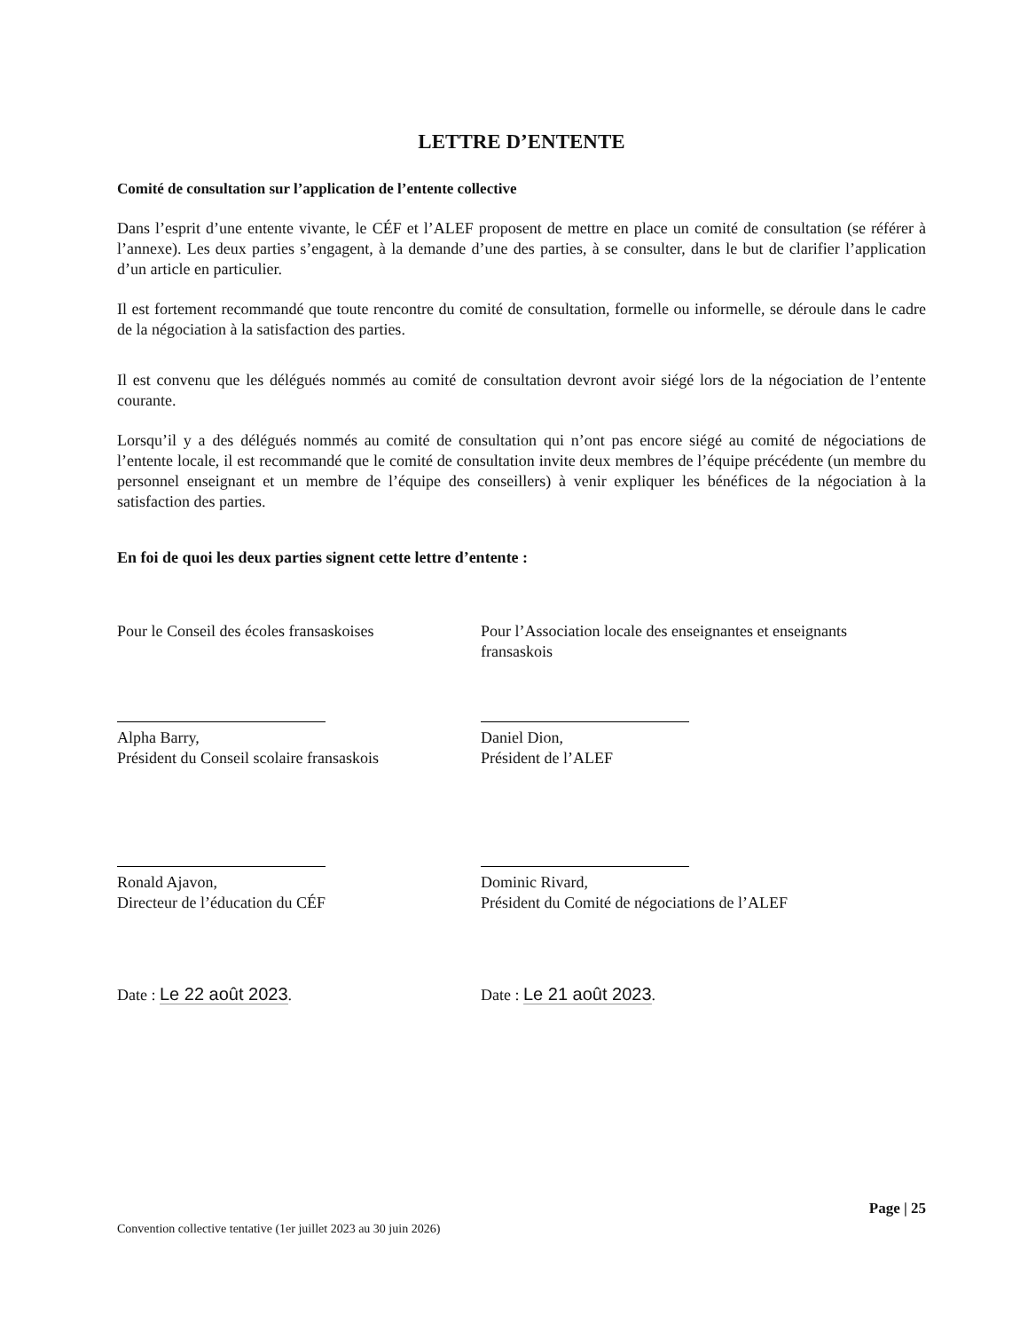LETTRE D’ENTENTE
Comité de consultation sur l’application de l’entente collective
Dans l’esprit d’une entente vivante, le CÉF et l’ALEF proposent de mettre en place un comité de consultation (se référer à l’annexe). Les deux parties s’engagent, à la demande d’une des parties, à se consulter, dans le but de clarifier l’application d’un article en particulier.
Il est fortement recommandé que toute rencontre du comité de consultation, formelle ou informelle, se déroule dans le cadre de la négociation à la satisfaction des parties.
Il est convenu que les délégués nommés au comité de consultation devront avoir siégé lors de la négociation de l’entente courante.
Lorsqu’il y a des délégués nommés au comité de consultation qui n’ont pas encore siégé au comité de négociations de l’entente locale, il est recommandé que le comité de consultation invite deux membres de l’équipe précédente (un membre du personnel enseignant et un membre de l’équipe des conseillers) à venir expliquer les bénéfices de la négociation à la satisfaction des parties.
En foi de quoi les deux parties signent cette lettre d’entente :
Pour le Conseil des écoles fransaskoises
Alpha Barry,
Président du Conseil scolaire fransaskois
Ronald Ajavon,
Directeur de l’éducation du CÉF
Date : Le 22 août 2023.
Pour l’Association locale des enseignantes et enseignants fransaskois
Daniel Dion,
Président de l’ALEF
Dominic Rivard,
Président du Comité de négociations de l’ALEF
Date : Le 21 août 2023.
Page | 25
Convention collective tentative (1er juillet 2023 au 30 juin 2026)